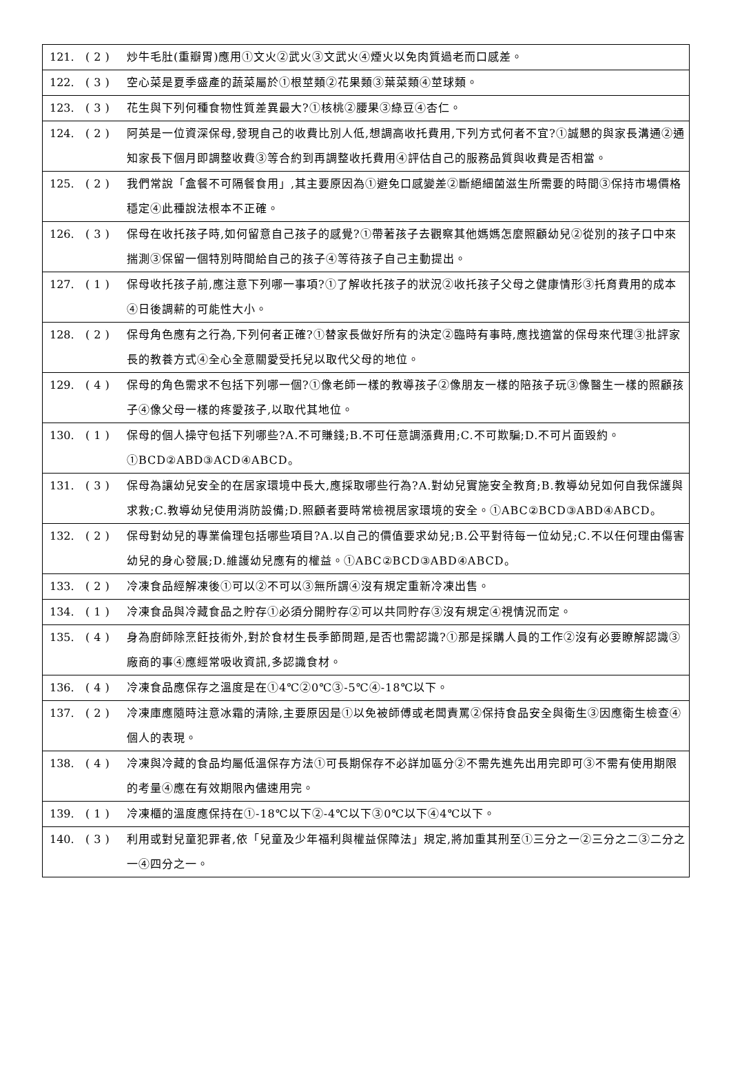| 121. | (2) | 炒牛毛肚(重瓣胃)應用①文火②武火③文武火④煙火以免肉質過老而口感差。 |
| 122. | (3) | 空心菜是夏季盛產的蔬菜屬於①根莖類②花果類③葉菜類④莖球類。 |
| 123. | (3) | 花生與下列何種食物性質差異最大?①核桃②腰果③綠豆④杏仁。 |
| 124. | (2) | 阿英是一位資深保母,發現自己的收費比別人低,想調高收托費用,下列方式何者不宜?①誠懇的與家長溝通②通知家長下個月即調整收費③等合約到再調整收托費用④評估自己的服務品質與收費是否相當。 |
| 125. | (2) | 我們常說「盒餐不可隔餐食用」,其主要原因為①避免口感變差②斷絕細菌滋生所需要的時間③保持市場價格穩定④此種說法根本不正確。 |
| 126. | (3) | 保母在收托孩子時,如何留意自己孩子的感覺?①帶著孩子去觀察其他媽媽怎麼照顧幼兒②從別的孩子口中來揣測③保留一個特別時間給自己的孩子④等待孩子自己主動提出。 |
| 127. | (1) | 保母收托孩子前,應注意下列哪一事項?①了解收托孩子的狀況②收托孩子父母之健康情形③托育費用的成本④日後調薪的可能性大小。 |
| 128. | (2) | 保母角色應有之行為,下列何者正確?①替家長做好所有的決定②臨時有事時,應找適當的保母來代理③批評家長的教養方式④全心全意關愛受托兒以取代父母的地位。 |
| 129. | (4) | 保母的角色需求不包括下列哪一個?①像老師一樣的教導孩子②像朋友一樣的陪孩子玩③像醫生一樣的照顧孩子④像父母一樣的疼愛孩子,以取代其地位。 |
| 130. | (1) | 保母的個人操守包括下列哪些?A.不可賺錢;B.不可任意調漲費用;C.不可欺騙;D.不可片面毀約。①BCD②ABD③ACD④ABCD。 |
| 131. | (3) | 保母為讓幼兒安全的在居家環境中長大,應採取哪些行為?A.對幼兒實施安全教育;B.教導幼兒如何自我保護與求救;C.教導幼兒使用消防設備;D.照顧者要時常檢視居家環境的安全。①ABC②BCD③ABD④ABCD。 |
| 132. | (2) | 保母對幼兒的專業倫理包括哪些項目?A.以自己的價值要求幼兒;B.公平對待每一位幼兒;C.不以任何理由傷害幼兒的身心發展;D.維護幼兒應有的權益。①ABC②BCD③ABD④ABCD。 |
| 133. | (2) | 冷凍食品經解凍後①可以②不可以③無所謂④沒有規定重新冷凍出售。 |
| 134. | (1) | 冷凍食品與冷藏食品之貯存①必須分開貯存②可以共同貯存③沒有規定④視情況而定。 |
| 135. | (4) | 身為廚師除烹飪技術外,對於食材生長季節問題,是否也需認識?①那是採購人員的工作②沒有必要瞭解認識③廠商的事④應經常吸收資訊,多認識食材。 |
| 136. | (4) | 冷凍食品應保存之溫度是在①4℃②0℃③-5℃④-18℃以下。 |
| 137. | (2) | 冷凍庫應隨時注意冰霜的清除,主要原因是①以免被師傅或老闆責罵②保持食品安全與衛生③因應衛生檢查④個人的表現。 |
| 138. | (4) | 冷凍與冷藏的食品均屬低溫保存方法①可長期保存不必詳加區分②不需先進先出用完即可③不需有使用期限的考量④應在有效期限內儘速用完。 |
| 139. | (1) | 冷凍櫃的溫度應保持在①-18℃以下②-4℃以下③0℃以下④4℃以下。 |
| 140. | (3) | 利用或對兒童犯罪者,依「兒童及少年福利與權益保障法」規定,將加重其刑至①三分之一②三分之二③二分之一④四分之一。 |